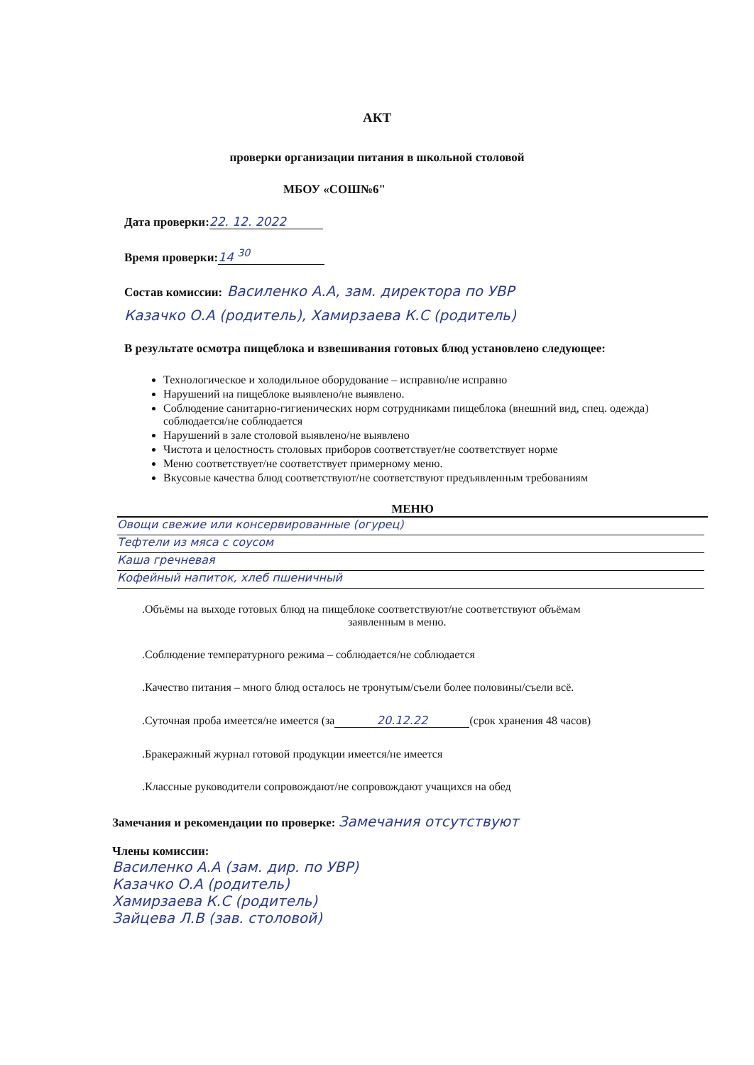АКТ
проверки организации питания в школьной столовой
МБОУ «СОШ№6"
Дата проверки: 22. 12. 2022
Время проверки: 14 <sup>30</sup>
Состав комиссии: Василенко А.А, зам. директора по УВР
Казачко О.А (родитель), Хамирзаева К.С (родитель)
В результате осмотра пищеблока и взвешивания готовых блюд установлено следующее:
Технологическое и холодильное оборудование – исправно/не исправно
Нарушений на пищеблоке выявлено/не выявлено.
Соблюдение санитарно-гигиенических норм сотрудниками пищеблока (внешний вид, спец. одежда) соблюдается/не соблюдается
Нарушений в зале столовой выявлено/не выявлено
Чистота и целостность столовых приборов соответствует/не соответствует норме
Меню соответствует/не соответствует примерному меню.
Вкусовые качества блюд соответствуют/не соответствуют предъявленным требованиям
МЕНЮ
Овощи свежие или консервированные (огурец)
Тефтели из мяса с соусом
Каша гречневая
Кофейный напиток, хлеб пшеничный
.Объёмы на выходе готовых блюд на пищеблоке соответствуют/не соответствуют объёмам
заявленным в меню.
.Соблюдение температурного режима – соблюдается/не соблюдается
.Качество питания – много блюд осталось не тронутым/съели более половины/съели всё.
.Суточная проба имеется/не имеется (за 20.12.22 (срок хранения 48 часов)
.Бракеражный журнал готовой продукции имеется/не имеется
.Классные руководители сопровождают/не сопровождают учащихся на обед
Замечания и рекомендации по проверке: Замечания отсутствуют
Члены комиссии:
Василенко А.А (зам. дир. по УВР)
Казачко О.А (родитель)
Хамирзаева К.С (родитель)
Зайцева Л.В (зав. столовой)